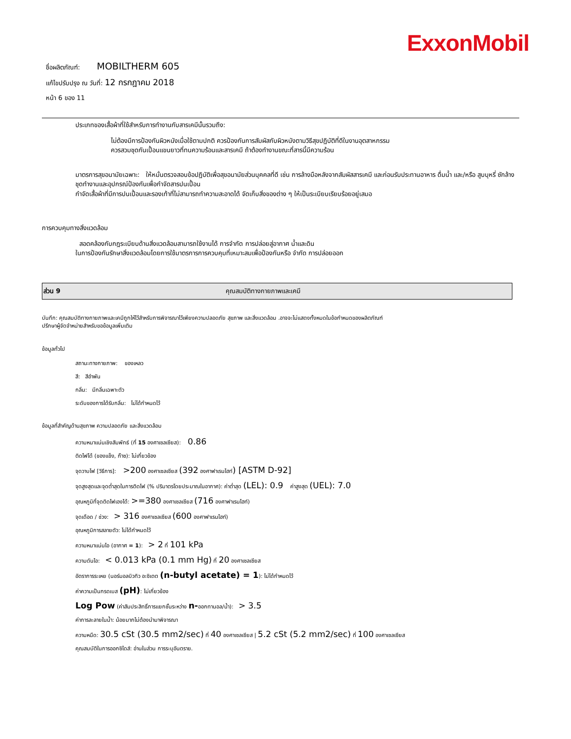ExxonMobil
ชื่อผลิตภัณฑ์: MOBILTHERM 605
แก้ไขปรับปรุง ณ วันที่: 12 กรกฎาคม 2018
หน้า 6 ของ 11
ประเภทของเสื้อผ้าที่ใช้สำหรับการทำงานกับสารเคมีนั้นรวมถึง:
ไม่ต้องมีการป้องกันผิวหนังเมื่อใช้ตามปกติ ควรป้องกันการสัมผัสกับผิวหนังตามวิธีสุขปฏิบัติที่ดีในงานอุตสาหกรรม
ควรสวมชุดกันเปื้อนแขนยาวที่ทนความร้อนและสารเคมี ถ้าต้องทำงานขณะที่สารนี้มีความร้อน
มาตรการสุขอนามัยเฉพาะ: ให้หมั่นตรวจสอบข้อปฏิบัติเพื่อสุขอนามัยส่วนบุคคลที่ดี เช่น การล้างมือหลังจากสัมผัสสารเคมี และก่อนรับประทานอาหาร ดื่มน้ำ และ/หรือ สูบบุหรี่ ซักล้างชุดทำงานและอุปกรณ์ป้องกันเพื่อกำจัดสารปนเปื้อน
กำจัดเสื้อผ้าที่มีการปนเปื้อนและรองเท้าที่ไม่สามารถทำความสะอาดได้ จัดเก็บสิ่งของต่าง ๆ ให้เป็นระเบียบเรียบร้อยอยู่เสมอ
การควบคุมทางสิ่งแวดล้อม
สอดคล้องกับกฎระเบียบด้านสิ่งแวดล้อมสามารถใช้งานได้ การจำกัด การปล่อยสู่อากาศ น้ำและดิน
ในการป้องกันรักษาสิ่งแวดล้อมโดยการใช้มาตรการการควบคุมที่เหมาะสมเพื่อป้องกันหรือ จำกัด การปล่อยออก
ส่วน 9 คุณสมบัติทางกายภาพและเคมี
บันทึก: คุณสมบัติทางกายภาพและเคมีถูกให้ไว้สำหรับการพิจารณาไว้เพียงความปลอดภัย สุขภาพ และสิ่งแวดล้อม .อาจจะไม่แสดงทั้งหมดในข้อกำหนดของผลิตภัณฑ์
ปรึกษาผู้จัดจำหน่ายสำหรับขอข้อมูลเพิ่มเติม
ข้อมูลทั่วไป
สถานะทางกายภาพ: ของเหลว
สี: สีอำพัน
กลิ่น: มีกลิ่นเฉพาะตัว
ระดับของการได้รับกลิ่น: ไม่ได้กำหนดไว้
ข้อมูลที่สำคัญด้านสุขภาพ ความปลอดภัย และสิ่งแวดล้อม
ความหนาแน่นเชิงสัมพัทธ์ (ที่ 15 องศาเซลเซียส): 0.86
ติดไฟได้ (ของแข็ง, ก๊าซ): ไม่เกี่ยวข้อง
จุดวาบไฟ [วิธีการ]: >200 องศาเซลเซียส (392 องศาฟาเรนไฮท์) [ASTM D-92]
จุดสูงสุดและจุดต่ำสุดในการติดไฟ (% ปริมาตรโดยประมาณในอากาศ): ค่าต่ำสุด (LEL): 0.9 ค่าสูงสุด (UEL): 7.0
อุณหภูมิที่จุดติดไฟเองได้: >=380 องศาเซลเซียส (716 องศาฟาเรนไฮท์)
จุดเดือด / ช่วง: > 316 องศาเซลเซียส (600 องศาฟาเรนไฮท์)
อุณหภูมิการสลายตัว: ไม่ได้กำหนดไว้
ความหนาแน่นไอ (อากาศ = 1): > 2 ที่ 101 kPa
ความดันไอ: < 0.013 kPa (0.1 mm Hg) ที่ 20 องศาเซลเซียส
อัตราการระเหย (นอร์มอลบิวทิว อะซิเตต (n-butyl acetate) = 1): ไม่ได้กำหนดไว้
ค่าความเป็นกรดเบส (pH): ไม่เกี่ยวข้อง
Log Pow (ค่าสัมประสิทธิ์การแยกชั้นระหว่าง n-ออกทานอล/น้ำ): > 3.5
ค่าการละลายในน้ำ: น้อยมากไม่ต้องนำมาพิจารณา
ความหนืด: 30.5 cSt (30.5 mm2/sec) ที่ 40 องศาเซลเซียส | 5.2 cSt (5.2 mm2/sec) ที่ 100 องศาเซลเซียส
คุณสมบัติในการออกซิไดส์: อ่านในส่วน การระบุอันตราย.